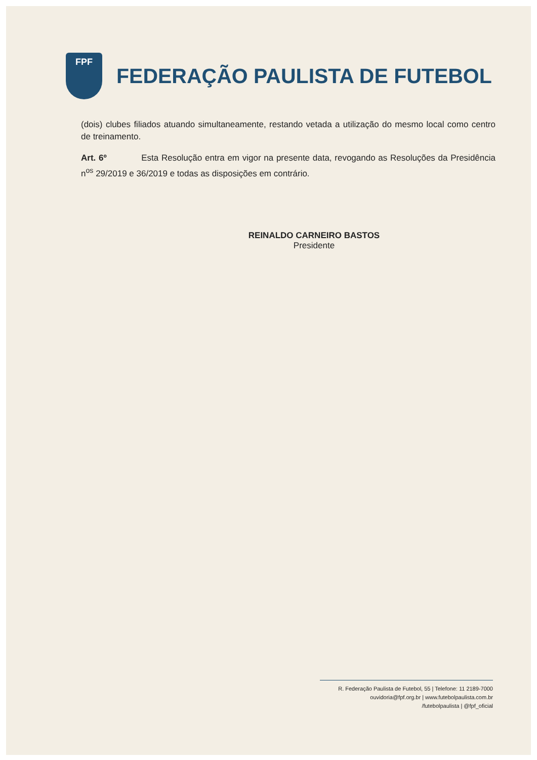FPF
FEDERAÇÃO PAULISTA DE FUTEBOL
(dois) clubes filiados atuando simultaneamente, restando vetada a utilização do mesmo local como centro de treinamento.
Art. 6º Esta Resolução entra em vigor na presente data, revogando as Resoluções da Presidência n<sup>os</sup> 29/2019 e 36/2019 e todas as disposições em contrário.
REINALDO CARNEIRO BASTOS
Presidente
R. Federação Paulista de Futebol, 55 | Telefone: 11 2189-7000
ouvidoria@fpf.org.br | www.futebolpaulista.com.br
/futebolpaulista | @fpf_oficial